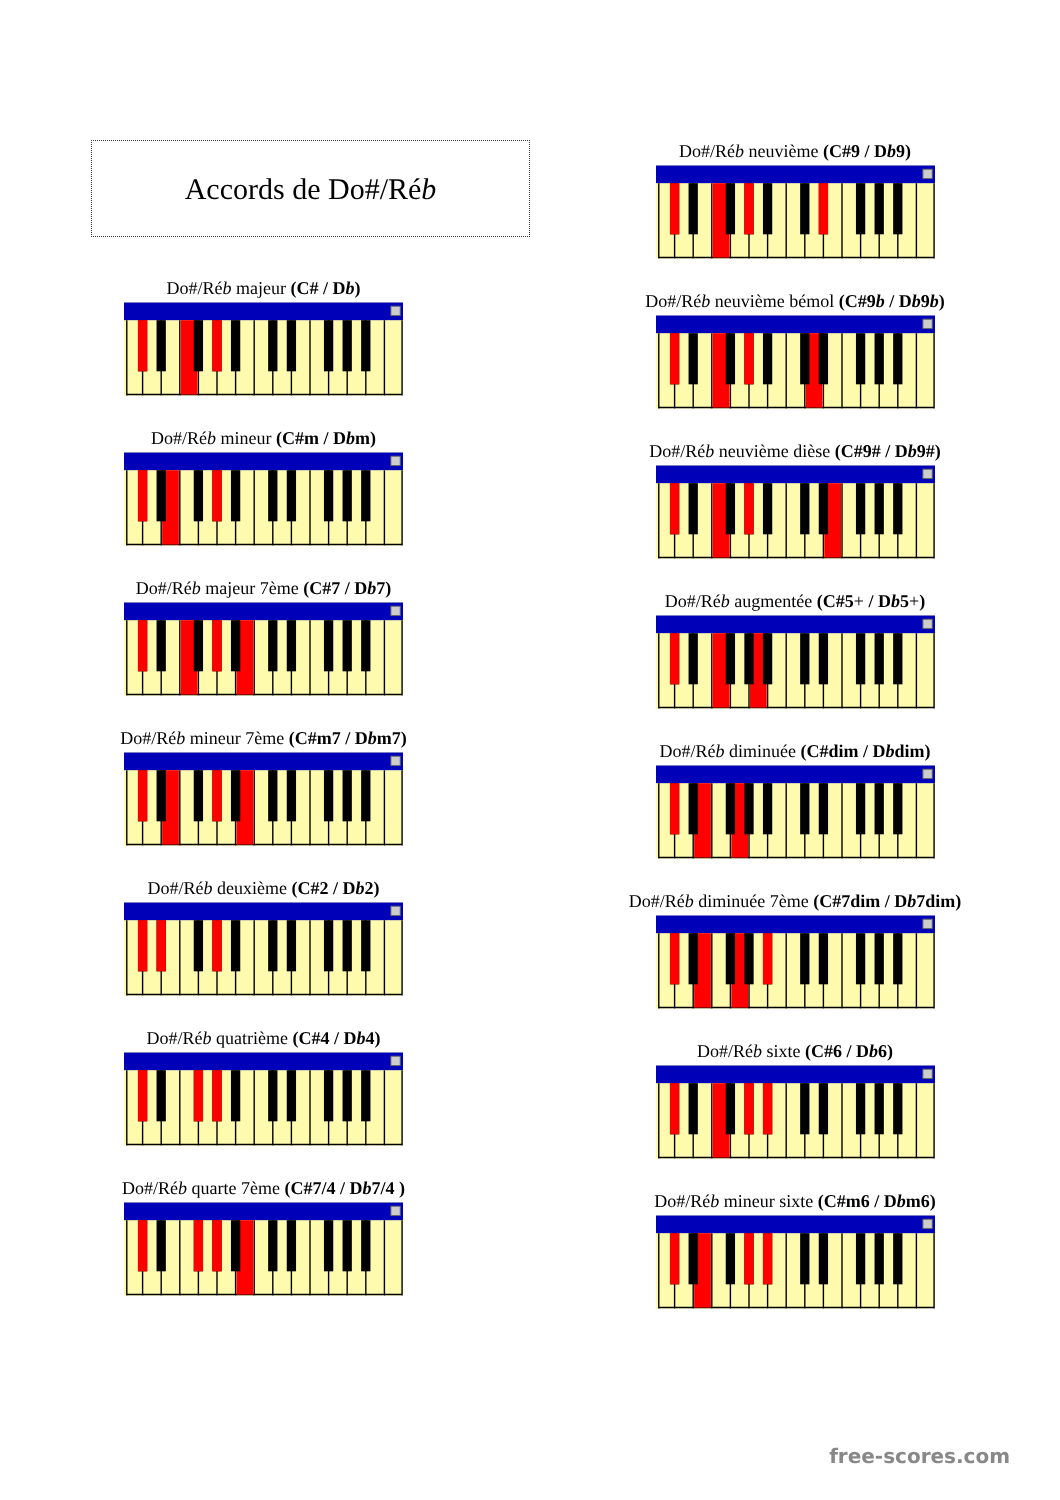Accords de Do#/Réb
Do#/Réb majeur (C# / Db)
Do#/Réb mineur (C#m / Dbm)
Do#/Réb majeur 7ème (C#7 / Db7)
Do#/Réb mineur 7ème (C#m7 / Dbm7)
Do#/Réb deuxième (C#2 / Db2)
Do#/Réb quatrième (C#4 / Db4)
Do#/Réb quarte 7ème (C#7/4 / Db7/4 )
Do#/Réb neuvième (C#9 / Db9)
Do#/Réb neuvième bémol (C#9b / Db9b)
Do#/Réb neuvième dièse (C#9# / Db9#)
Do#/Réb augmentée (C#5+ / Db5+)
Do#/Réb diminuée (C#dim / Dbdim)
Do#/Réb diminuée 7ème (C#7dim / Db7dim)
Do#/Réb sixte (C#6 / Db6)
Do#/Réb mineur sixte (C#m6 / Dbm6)
free-scores.com